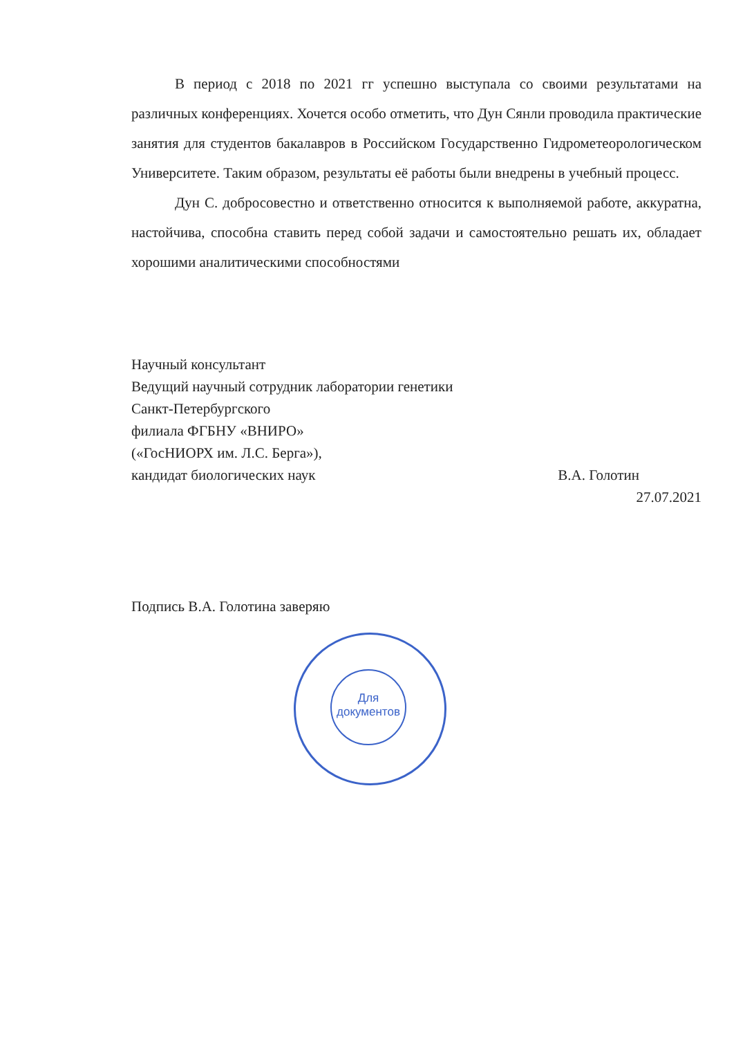В период с 2018 по 2021 гг успешно выступала со своими результатами на различных конференциях. Хочется особо отметить, что Дун Сянли проводила практические занятия для студентов бакалавров в Российском Государственно Гидрометеорологическом Университете. Таким образом, результаты её работы были внедрены в учебный процесс.
Дун С. добросовестно и ответственно относится к выполняемой работе, аккуратна, настойчива, способна ставить перед собой задачи и самостоятельно решать их, обладает хорошими аналитическими способностями
Научный консультант
Ведущий научный сотрудник лаборатории генетики
Санкт-Петербургского
филиала ФГБНУ «ВНИРО»
(«ГосНИОРХ им. Л.С. Берга»),
кандидат биологических наук В.А. Голотин
27.07.2021
Подпись В.А. Голотина заверяю
Для документов